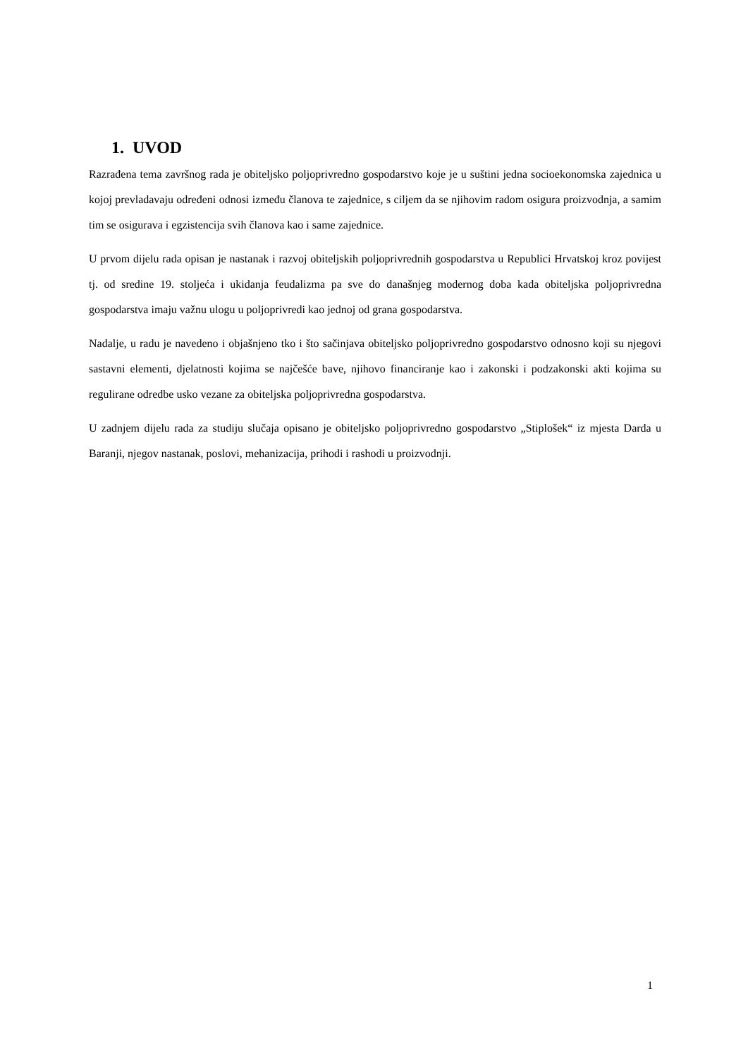1. UVOD
Razrađena tema završnog rada je obiteljsko poljoprivredno gospodarstvo koje je u suštini jedna socioekonomska zajednica u kojoj prevladavaju određeni odnosi između članova te zajednice, s ciljem da se njihovim radom osigura proizvodnja, a samim tim se osigurava i egzistencija svih članova kao i same zajednice.
U prvom dijelu rada opisan je nastanak i razvoj obiteljskih poljoprivrednih gospodarstva u Republici Hrvatskoj kroz povijest tj. od sredine 19. stoljeća i ukidanja feudalizma pa sve do današnjeg modernog doba kada obiteljska poljoprivredna gospodarstva imaju važnu ulogu u poljoprivredi kao jednoj od grana gospodarstva.
Nadalje, u radu je navedeno i objašnjeno tko i što sačinjava obiteljsko poljoprivredno gospodarstvo odnosno koji su njegovi sastavni elementi, djelatnosti kojima se najčešće bave, njihovo financiranje kao i zakonski i podzakonski akti kojima su regulirane odredbe usko vezane za obiteljska poljoprivredna gospodarstva.
U zadnjem dijelu rada za studiju slučaja opisano je obiteljsko poljoprivredno gospodarstvo „Stiplošek“ iz mjesta Darda u Baranji, njegov nastanak, poslovi, mehanizacija, prihodi i rashodi u proizvodnji.
1